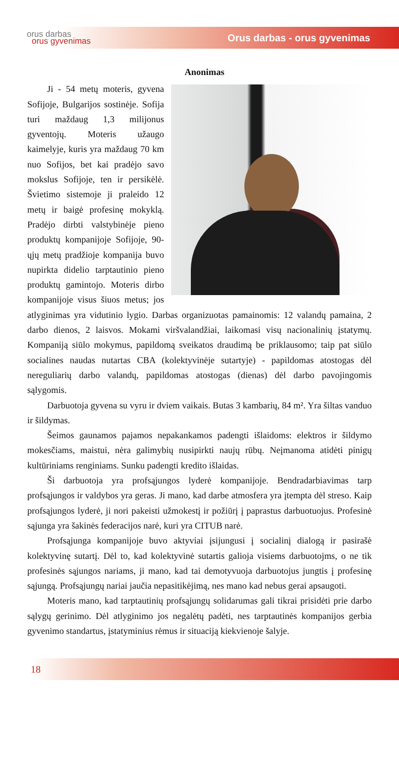orus darbas
orus gyvenimas
Orus darbas - orus gyvenimas
Anonimas
Ji - 54 metų moteris, gyvena Sofijoje, Bulgarijos sostinėje. Sofija turi maždaug 1,3 milijonus gyventojų. Moteris užaugo kaimelyje, kuris yra maždaug 70 km nuo Sofijos, bet kai pradėjo savo mokslus Sofijoje, ten ir persikėlė. Švietimo sistemoje ji praleido 12 metų ir baigė profesinę mokyklą. Pradėjo dirbti valstybinėje pieno produktų kompanijoje Sofijoje, 90-ųjų metų pradžioje kompanija buvo nupirkta didelio tarptautinio pieno produktų gamintojo. Moteris dirbo kompanijoje visus šiuos metus; jos atlyginimas yra vidutinio lygio. Darbas organizuotas pamainomis: 12 valandų pamaina, 2 darbo dienos, 2 laisvos. Mokami viršvalandžiai, laikomasi visų nacionalinių įstatymų. Kompaniją siūlo mokymus, papildomą sveikatos draudimą be priklausomo; taip pat siūlo socialines naudas nutartas CBA (kolektyvinėje sutartyje) - papildomas atostogas dėl nereguliarių darbo valandų, papildomas atostogas (dienas) dėl darbo pavojingomis sąlygomis.
Darbuotoja gyvena su vyru ir dviem vaikais. Butas 3 kambarių, 84 m². Yra šiltas vanduo ir šildymas.
Šeimos gaunamos pajamos nepakankamos padengti išlaidoms: elektros ir šildymo mokesčiams, maistui, nėra galimybių nusipirkti naujų rūbų. Neįmanoma atidėti pinigų kultūriniams renginiams. Sunku padengti kredito išlaidas.
Ši darbuotoja yra profsąjungos lyderė kompanijoje. Bendradarbiavimas tarp profsąjungos ir valdybos yra geras. Ji mano, kad darbe atmosfera yra įtempta dėl streso. Kaip profsąjungos lyderė, ji nori pakeisti užmokestį ir požiūrį į paprastus darbuotuojus. Profesinė sąjunga yra šakinės federacijos narė, kuri yra CITUB narė.
Profsąjunga kompanijoje buvo aktyviai įsijungusi į socialinį dialogą ir pasirašė kolektyvinę sutartį. Dėl to, kad kolektyvinė sutartis galioja visiems darbuotojms, o ne tik profesinės sąjungos nariams, ji mano, kad tai demotyvuoja darbuotojus jungtis į profesinę sąjungą. Profsąjungų nariai jaučia nepasitikėjimą, nes mano kad nebus gerai apsaugoti.
Moteris mano, kad tarptautinių profsąjungų solidarumas gali tikrai prisidėti prie darbo sąlygų gerinimo. Dėl atlyginimo jos negalėtų padėti, nes tarptautinės kompanijos gerbia gyvenimo standartus, įstatyminius rėmus ir situaciją kiekvienoje šalyje.
18